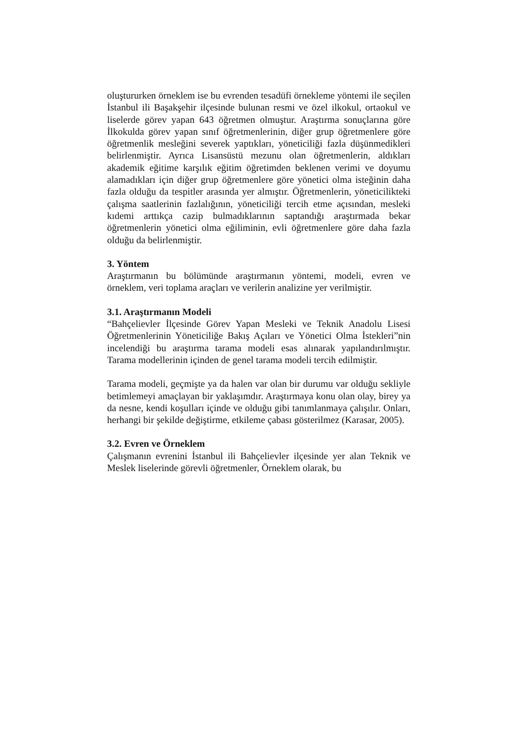oluştururken örneklem ise bu evrenden tesadüfi örnekleme yöntemi ile seçilen İstanbul ili Başakşehir ilçesinde bulunan resmi ve özel ilkokul, ortaokul ve liselerde görev yapan 643 öğretmen olmuştur. Araştırma sonuçlarına göre İlkokulda görev yapan sınıf öğretmenlerinin, diğer grup öğretmenlere göre öğretmenlik mesleğini severek yaptıkları, yöneticiliği fazla düşünmedikleri belirlenmiştir. Ayrıca Lisansüstü mezunu olan öğretmenlerin, aldıkları akademik eğitime karşılık eğitim öğretimden beklenen verimi ve doyumu alamadıkları için diğer grup öğretmenlere göre yönetici olma isteğinin daha fazla olduğu da tespitler arasında yer almıştır. Öğretmenlerin, yöneticilikteki çalışma saatlerinin fazlalığının, yöneticiliği tercih etme açısından, mesleki kıdemi arttıkça cazip bulmadıklarının saptandığı araştırmada bekar öğretmenlerin yönetici olma eğiliminin, evli öğretmenlere göre daha fazla olduğu da belirlenmiştir.
3. Yöntem
Araştırmanın bu bölümünde araştırmanın yöntemi, modeli, evren ve örneklem, veri toplama araçları ve verilerin analizine yer verilmiştir.
3.1. Araştırmanın Modeli
“Bahçelievler İlçesinde Görev Yapan Mesleki ve Teknik Anadolu Lisesi Öğretmenlerinin Yöneticiliğe Bakış Açıları ve Yönetici Olma İstekleri”nin incelendiği bu araştırma tarama modeli esas alınarak yapılandırılmıştır. Tarama modellerinin içinden de genel tarama modeli tercih edilmiştir.
Tarama modeli, geçmişte ya da halen var olan bir durumu var olduğu sekliyle betimlemeyi amaçlayan bir yaklaşımdır. Araştırmaya konu olan olay, birey ya da nesne, kendi koşulları içinde ve olduğu gibi tanımlanmaya çalışılır. Onları, herhangi bir şekilde değiştirme, etkileme çabası gösterilmez (Karasar, 2005).
3.2. Evren ve Örneklem
Çalışmanın evrenini İstanbul ili Bahçelievler ilçesinde yer alan Teknik ve Meslek liselerinde görevli öğretmenler, Örneklem olarak, bu